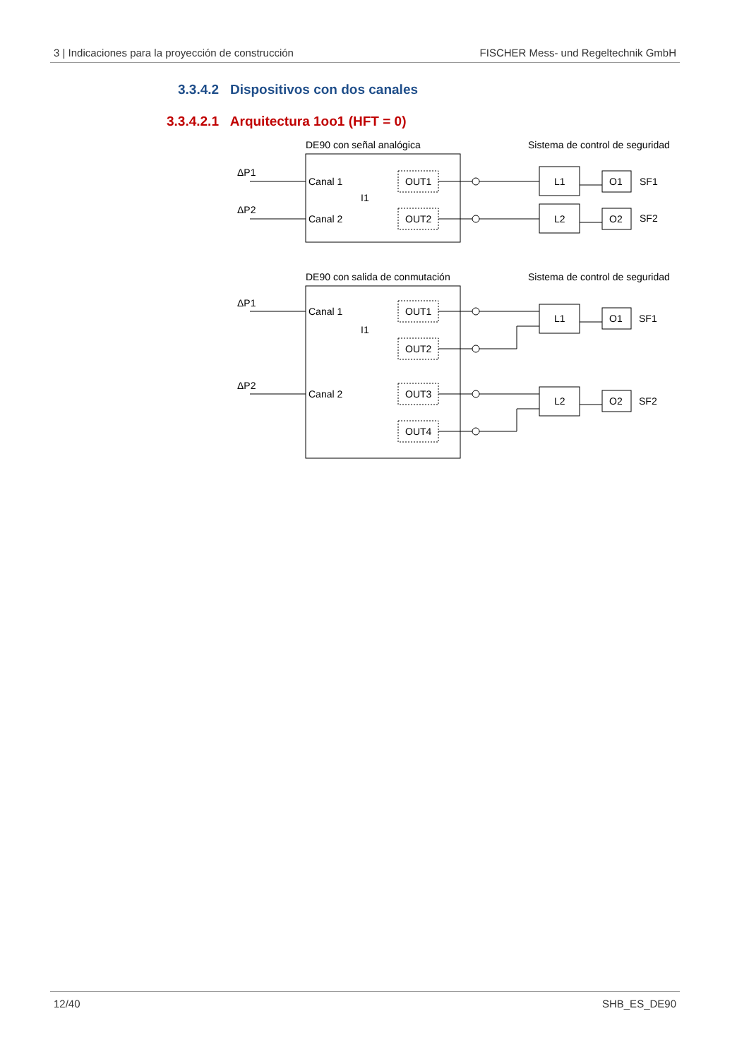3 | Indicaciones para la proyección de construcción FISCHER Mess- und Regeltechnik GmbH
3.3.4.2 Dispositivos con dos canales
3.3.4.2.1 Arquitectura 1oo1 (HFT = 0)
DE90 con señal analógica
Sistema de control de seguridad
ΔP1
ΔP2
Canal 1
Canal 2
I1
OUT1
OUT2
L1
L2
O1
O2
SF1
SF2
DE90 con salida de conmutación
Sistema de control de seguridad
ΔP1
ΔP2
Canal 1
Canal 2
I1
OUT1
OUT2
OUT3
OUT4
L1
L2
O1
O2
SF1
SF2
12/40 SHB_ES_DE90